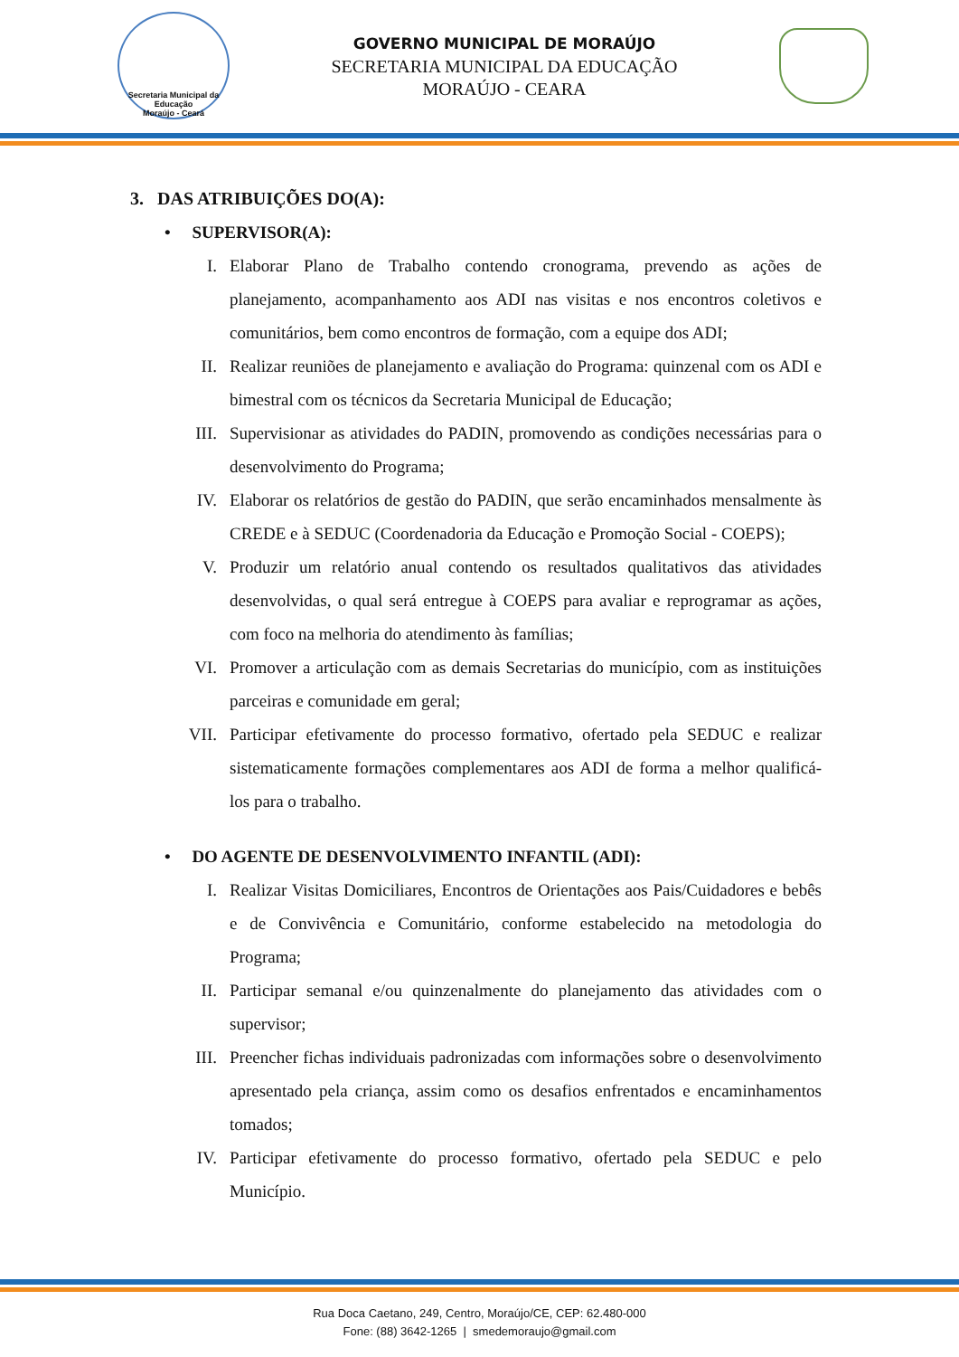Secretaria Municipal da Educação
Moraújo - Ceará
GOVERNO MUNICIPAL DE MORAÚJO
SECRETARIA MUNICIPAL DA EDUCAÇÃO
MORAÚJO - CEARA
3. DAS ATRIBUIÇÕES DO(A):
• SUPERVISOR(A):
I. Elaborar Plano de Trabalho contendo cronograma, prevendo as ações de planejamento, acompanhamento aos ADI nas visitas e nos encontros coletivos e comunitários, bem como encontros de formação, com a equipe dos ADI;
II. Realizar reuniões de planejamento e avaliação do Programa: quinzenal com os ADI e bimestral com os técnicos da Secretaria Municipal de Educação;
III. Supervisionar as atividades do PADIN, promovendo as condições necessárias para o desenvolvimento do Programa;
IV. Elaborar os relatórios de gestão do PADIN, que serão encaminhados mensalmente às CREDE e à SEDUC (Coordenadoria da Educação e Promoção Social - COEPS);
V. Produzir um relatório anual contendo os resultados qualitativos das atividades desenvolvidas, o qual será entregue à COEPS para avaliar e reprogramar as ações, com foco na melhoria do atendimento às famílias;
VI. Promover a articulação com as demais Secretarias do município, com as instituições parceiras e comunidade em geral;
VII. Participar efetivamente do processo formativo, ofertado pela SEDUC e realizar sistematicamente formações complementares aos ADI de forma a melhor qualificá-los para o trabalho.
• DO AGENTE DE DESENVOLVIMENTO INFANTIL (ADI):
I. Realizar Visitas Domiciliares, Encontros de Orientações aos Pais/Cuidadores e bebês e de Convivência e Comunitário, conforme estabelecido na metodologia do Programa;
II. Participar semanal e/ou quinzenalmente do planejamento das atividades com o supervisor;
III. Preencher fichas individuais padronizadas com informações sobre o desenvolvimento apresentado pela criança, assim como os desafios enfrentados e encaminhamentos tomados;
IV. Participar efetivamente do processo formativo, ofertado pela SEDUC e pelo Município.
Rua Doca Caetano, 249, Centro, Moraújo/CE, CEP: 62.480-000
Fone: (88) 3642-1265 | smedemoraujo@gmail.com